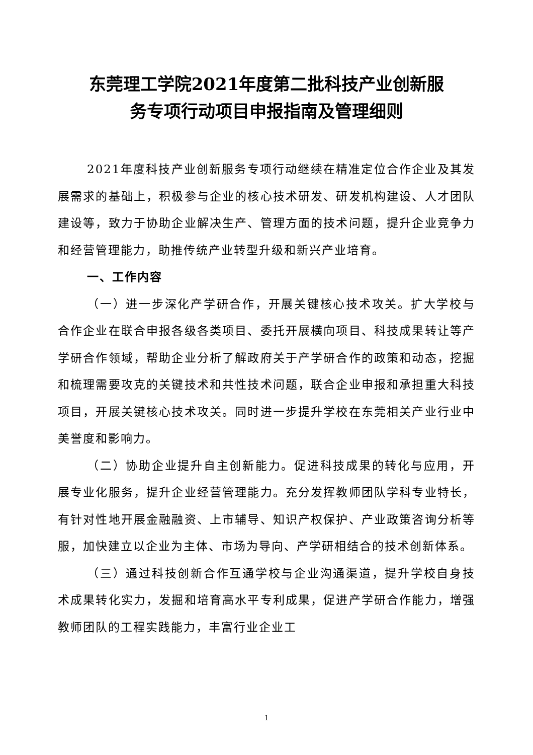东莞理工学院2021年度第二批科技产业创新服
务专项行动项目申报指南及管理细则
2021年度科技产业创新服务专项行动继续在精准定位合作企业及其发展需求的基础上，积极参与企业的核心技术研发、研发机构建设、人才团队建设等，致力于协助企业解决生产、管理方面的技术问题，提升企业竞争力和经营管理能力，助推传统产业转型升级和新兴产业培育。
一、工作内容
（一）进一步深化产学研合作，开展关键核心技术攻关。扩大学校与合作企业在联合申报各级各类项目、委托开展横向项目、科技成果转让等产学研合作领域，帮助企业分析了解政府关于产学研合作的政策和动态，挖掘和梳理需要攻克的关键技术和共性技术问题，联合企业申报和承担重大科技项目，开展关键核心技术攻关。同时进一步提升学校在东莞相关产业行业中美誉度和影响力。
（二）协助企业提升自主创新能力。促进科技成果的转化与应用，开展专业化服务，提升企业经营管理能力。充分发挥教师团队学科专业特长，有针对性地开展金融融资、上市辅导、知识产权保护、产业政策咨询分析等服，加快建立以企业为主体、市场为导向、产学研相结合的技术创新体系。
（三）通过科技创新合作互通学校与企业沟通渠道，提升学校自身技术成果转化实力，发掘和培育高水平专利成果，促进产学研合作能力，增强教师团队的工程实践能力，丰富行业企业工
1